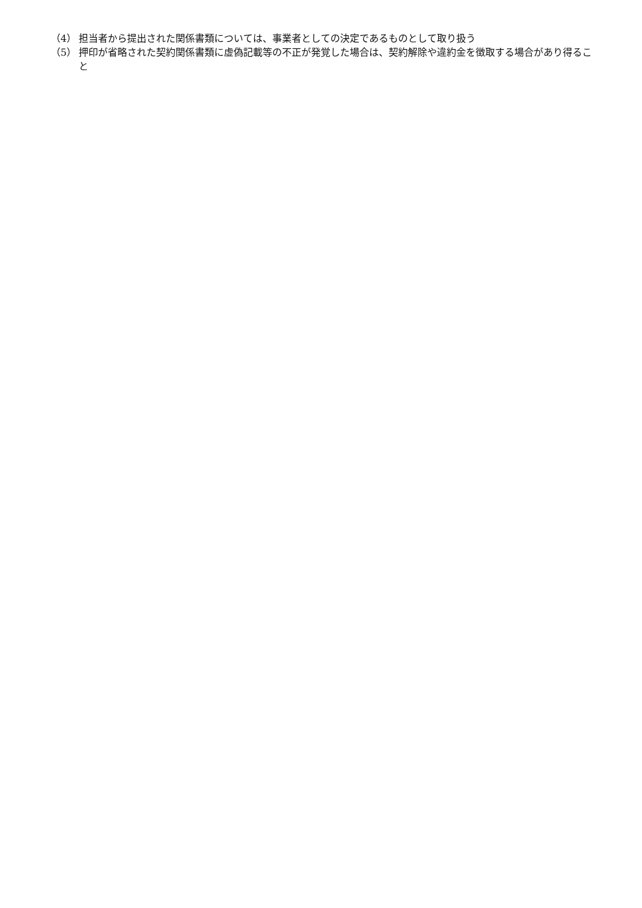（4） 担当者から提出された関係書類については、事業者としての決定であるものとして取り扱う
（5） 押印が省略された契約関係書類に虚偽記載等の不正が発覚した場合は、契約解除や違約金を徴取する場合があり得ること